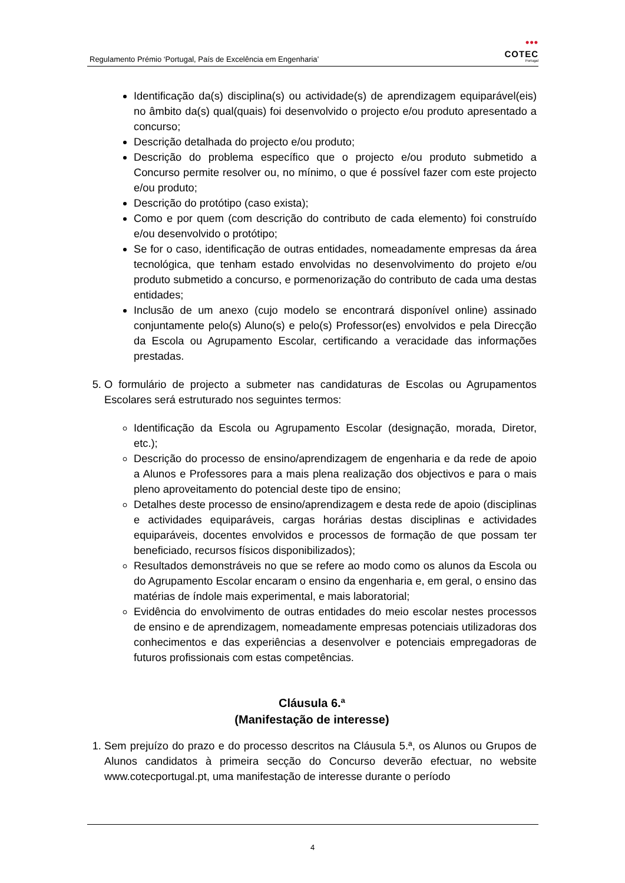Regulamento Prémio ‘Portugal, País de Excelência em Engenharia’
•••
COTEC
Portugal
Identificação da(s) disciplina(s) ou actividade(s) de aprendizagem equiparável(eis) no âmbito da(s) qual(quais) foi desenvolvido o projecto e/ou produto apresentado a concurso;
Descrição detalhada do projecto e/ou produto;
Descrição do problema específico que o projecto e/ou produto submetido a Concurso permite resolver ou, no mínimo, o que é possível fazer com este projecto e/ou produto;
Descrição do protótipo (caso exista);
Como e por quem (com descrição do contributo de cada elemento) foi construído e/ou desenvolvido o protótipo;
Se for o caso, identificação de outras entidades, nomeadamente empresas da área tecnológica, que tenham estado envolvidas no desenvolvimento do projeto e/ou produto submetido a concurso, e pormenorização do contributo de cada uma destas entidades;
Inclusão de um anexo (cujo modelo se encontrará disponível online) assinado conjuntamente pelo(s) Aluno(s) e pelo(s) Professor(es) envolvidos e pela Direcção da Escola ou Agrupamento Escolar, certificando a veracidade das informações prestadas.
5. O formulário de projecto a submeter nas candidaturas de Escolas ou Agrupamentos Escolares será estruturado nos seguintes termos:
Identificação da Escola ou Agrupamento Escolar (designação, morada, Diretor, etc.);
Descrição do processo de ensino/aprendizagem de engenharia e da rede de apoio a Alunos e Professores para a mais plena realização dos objectivos e para o mais pleno aproveitamento do potencial deste tipo de ensino;
Detalhes deste processo de ensino/aprendizagem e desta rede de apoio (disciplinas e actividades equiparáveis, cargas horárias destas disciplinas e actividades equiparáveis, docentes envolvidos e processos de formação de que possam ter beneficiado, recursos físicos disponibilizados);
Resultados demonstráveis no que se refere ao modo como os alunos da Escola ou do Agrupamento Escolar encaram o ensino da engenharia e, em geral, o ensino das matérias de índole mais experimental, e mais laboratorial;
Evidência do envolvimento de outras entidades do meio escolar nestes processos de ensino e de aprendizagem, nomeadamente empresas potenciais utilizadoras dos conhecimentos e das experiências a desenvolver e potenciais empregadoras de futuros profissionais com estas competências.
Cláusula 6.ª
(Manifestação de interesse)
1. Sem prejuízo do prazo e do processo descritos na Cláusula 5.ª, os Alunos ou Grupos de Alunos candidatos à primeira secção do Concurso deverão efectuar, no website www.cotecportugal.pt, uma manifestação de interesse durante o período
4